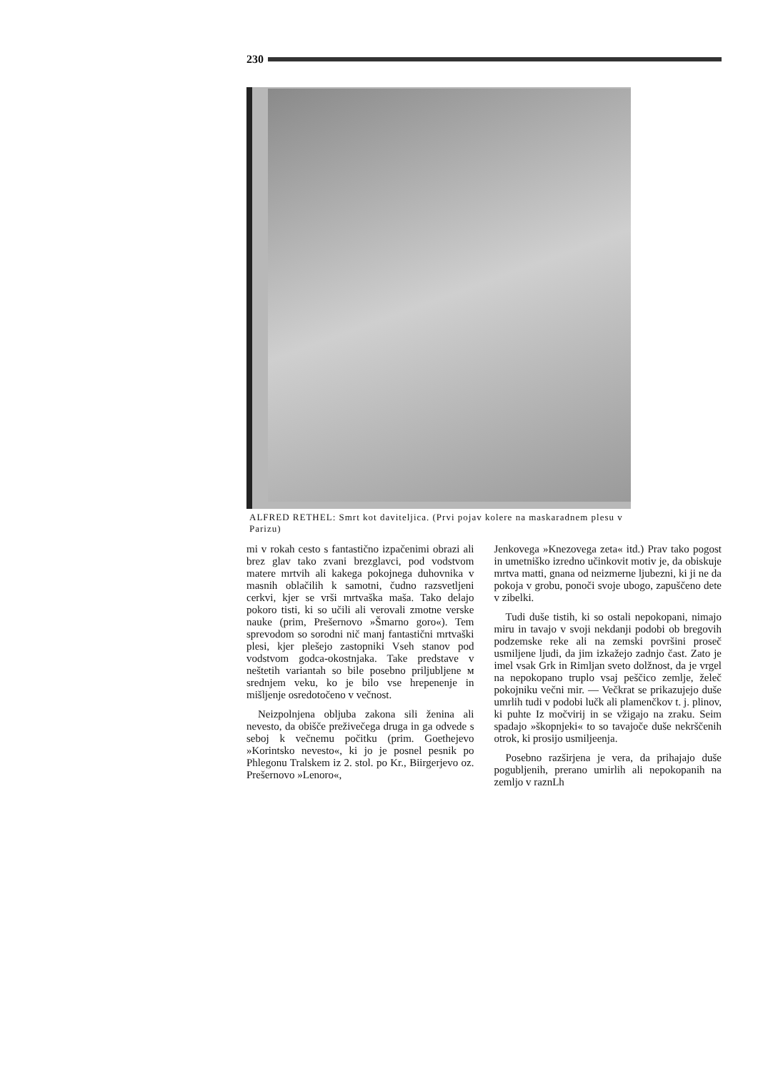230
ALFRED RETHEL: Smrt kot daviteljica. (Prvi pojav kolere na maskaradnem plesu v Parizu)
mi v rokah cesto s fantastično izpačenimi obrazi ali brez glav tako zvani brezglavci, pod vodstvom matere mrtvih ali kakega pokojnega duhovnika v masnih oblačilih k samotni, čudno razsvetljeni cerkvi, kjer se vrši mrtvaška maša. Tako delajo pokoro tisti, ki so učili ali verovali zmotne verske nauke (prim, Prešernovo »Šmarno goro«). Tem sprevodom so sorodni nič manj fantastični mrtvaški plesi, kjer plešejo zastopniki Vseh stanov pod vodstvom godca-okostnjaka. Take predstave v neštetih variantah so bile posebno priljubljene м srednjem veku, ko je bilo vse hrepenenje in mišljenje osredotočeno v večnost.
Neizpolnjena obljuba zakona sili ženina ali nevesto, da obišče preživečega druga in ga odvede s seboj k večnemu počitku (prim. Goethejevo »Korintsko nevesto«, ki jo je posnel pesnik po Phlegonu Tralskem iz 2. stol. po Kr., Biirgerjevo oz. Prešernovo »Lenoro«,
Jenkovega »Knezovega zeta« itd.) Prav tako pogost in umetniško izredno učinkovit motiv je, da obiskuje mrtva matti, gnana od neizmerne ljubezni, ki ji ne da pokoja v grobu, ponoči svoje ubogo, zapuščeno dete v zibelki.
Tudi duše tistih, ki so ostali nepokopani, nimajo miru in tavajo v svoji nekdanji podobi ob bregovih podzemske reke ali na zemski površini proseč usmiljene ljudi, da jim izkažejo zadnjo čast. Zato je imel vsak Grk in Rimljan sveto dolžnost, da je vrgel na nepokopano truplo vsaj peščico zemlje, želeč pokojniku večni mir. — Večkrat se prikazujejo duše umrlih tudi v podobi lučk ali plamenčkov t. j. plinov, ki puhte Iz močvirij in se vžigajo na zraku. Seim spadajo »škopnjeki« to so tavajoče duše nekrščenih otrok, ki prosijo usmiljeenja.
Posebno razširjena je vera, da prihajajo duše pogubljenih, prerano umirlih ali nepokopanih na zemljo v raznLh